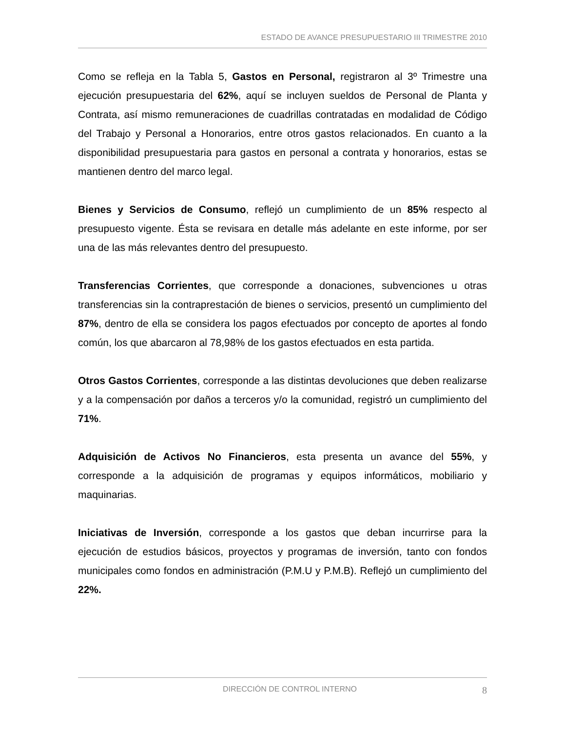ESTADO DE AVANCE PRESUPUESTARIO III TRIMESTRE 2010
Como se refleja en la Tabla 5, Gastos en Personal, registraron al 3º Trimestre una ejecución presupuestaria del 62%, aquí se incluyen sueldos de Personal de Planta y Contrata, así mismo remuneraciones de cuadrillas contratadas en modalidad de Código del Trabajo y Personal a Honorarios, entre otros gastos relacionados. En cuanto a la disponibilidad presupuestaria para gastos en personal a contrata y honorarios, estas se mantienen dentro del marco legal.
Bienes y Servicios de Consumo, reflejó un cumplimiento de un 85% respecto al presupuesto vigente. Ésta se revisara en detalle más adelante en este informe, por ser una de las más relevantes dentro del presupuesto.
Transferencias Corrientes, que corresponde a donaciones, subvenciones u otras transferencias sin la contraprestación de bienes o servicios, presentó un cumplimiento del 87%, dentro de ella se considera los pagos efectuados por concepto de aportes al fondo común, los que abarcaron al 78,98% de los gastos efectuados en esta partida.
Otros Gastos Corrientes, corresponde a las distintas devoluciones que deben realizarse y a la compensación por daños a terceros y/o la comunidad, registró un cumplimiento del 71%.
Adquisición de Activos No Financieros, esta presenta un avance del 55%, y corresponde a la adquisición de programas y equipos informáticos, mobiliario y maquinarias.
Iniciativas de Inversión, corresponde a los gastos que deban incurrirse para la ejecución de estudios básicos, proyectos y programas de inversión, tanto con fondos municipales como fondos en administración (P.M.U y P.M.B). Reflejó un cumplimiento del 22%.
DIRECCIÓN DE CONTROL INTERNO 8